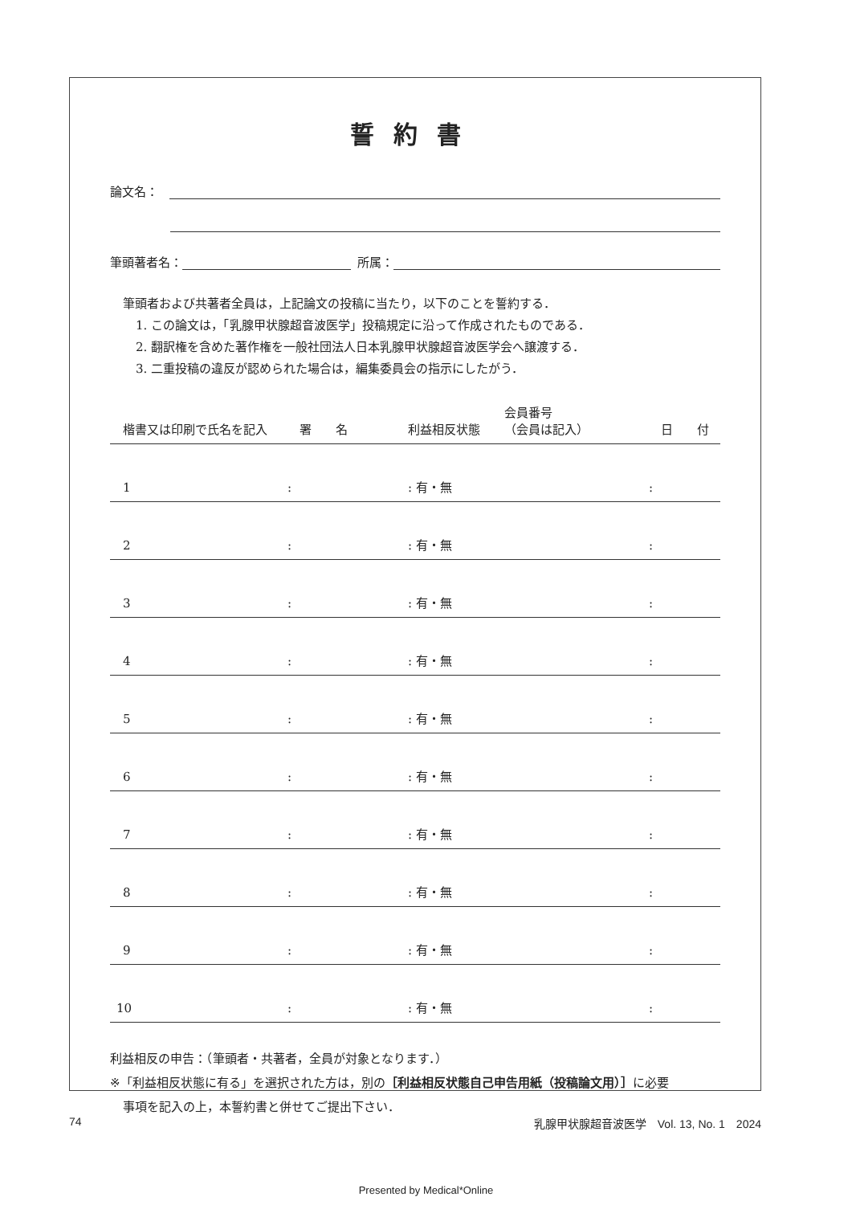誓約書
論文名：
筆頭著者名： 所属：
筆頭者および共著者全員は，上記論文の投稿に当たり，以下のことを誓約する．
1. この論文は，「乳腺甲状腺超音波医学」投稿規定に沿って作成されたものである．
2. 翻訳権を含めた著作権を一般社団法人日本乳腺甲状腺超音波医学会へ譲渡する．
3. 二重投稿の違反が認められた場合は，編集委員会の指示にしたがう．
| 楷書又は印刷で氏名を記入 | 署 名 | 利益相反状態 | 会員番号 （会員は記入） | 日 付 |
| --- | --- | --- | --- | --- |
| 1 | : | : 有・無 | | : |
| 2 | : | : 有・無 | | : |
| 3 | : | : 有・無 | | : |
| 4 | : | : 有・無 | | : |
| 5 | : | : 有・無 | | : |
| 6 | : | : 有・無 | | : |
| 7 | : | : 有・無 | | : |
| 8 | : | : 有・無 | | : |
| 9 | : | : 有・無 | | : |
| 10 | : | : 有・無 | | : |
利益相反の申告：（筆頭者・共著者，全員が対象となります．）
※「利益相反状態に有る」を選択された方は，別の［利益相反状態自己申告用紙（投稿論文用）］に必要
事項を記入の上，本誓約書と併せてご提出下さい．
74 乳腺甲状腺超音波医学　Vol. 13, No. 1　2024
Presented by Medical*Online